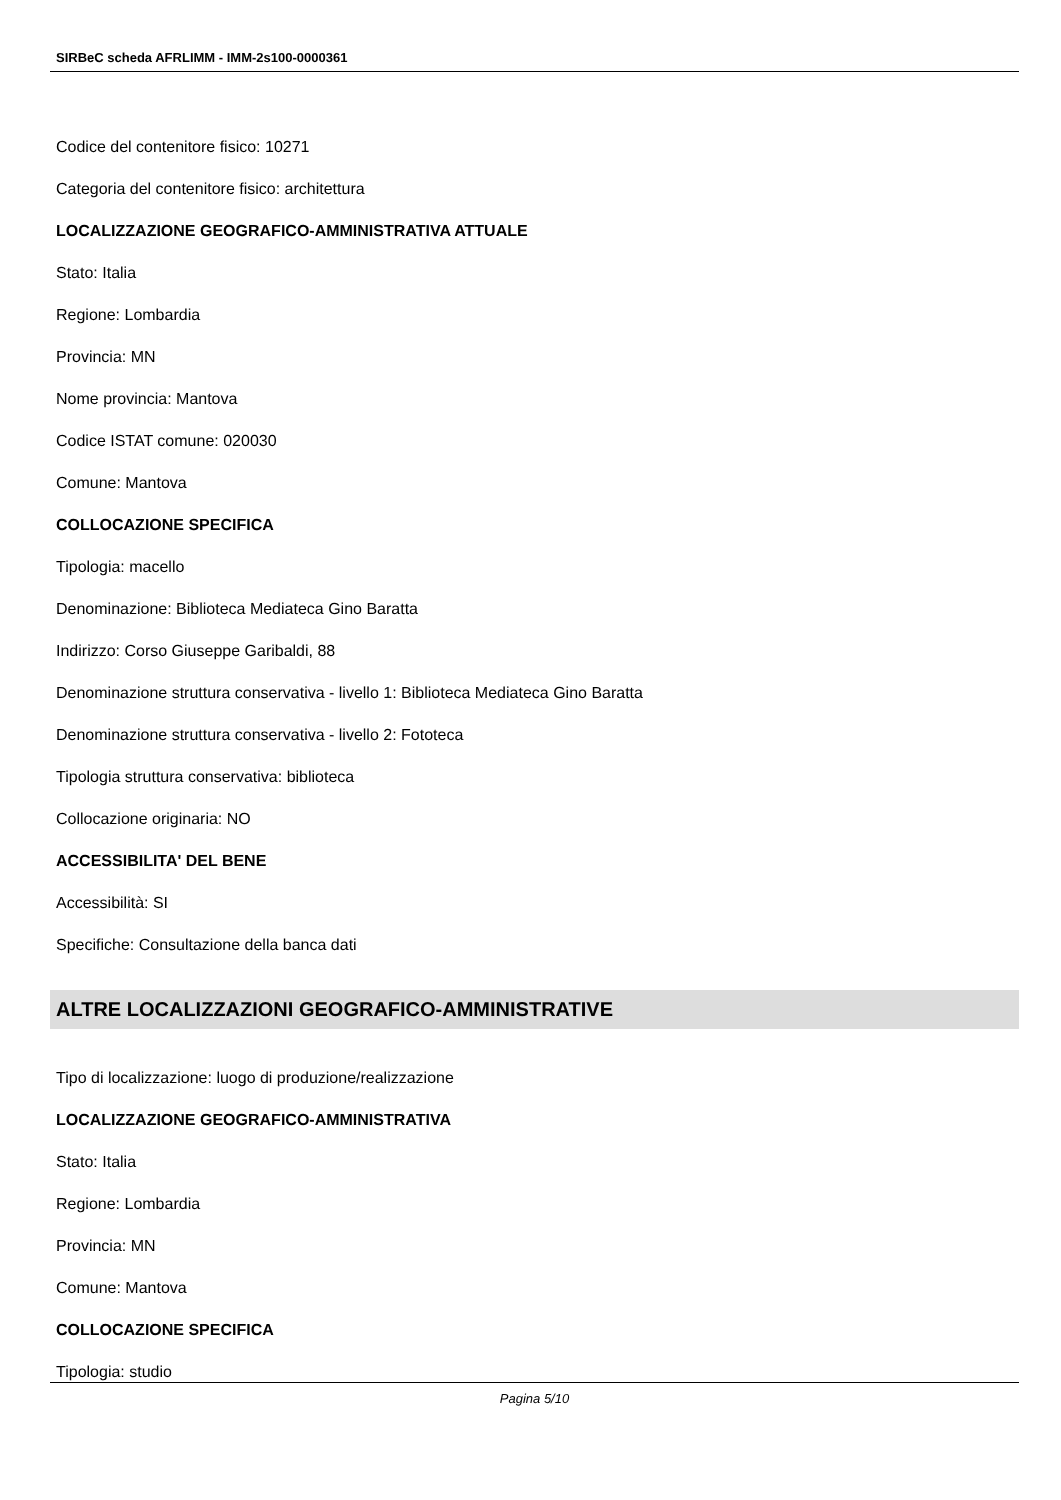SIRBeC scheda AFRLIMM - IMM-2s100-0000361
Codice del contenitore fisico: 10271
Categoria del contenitore fisico: architettura
LOCALIZZAZIONE GEOGRAFICO-AMMINISTRATIVA ATTUALE
Stato: Italia
Regione: Lombardia
Provincia: MN
Nome provincia: Mantova
Codice ISTAT comune: 020030
Comune: Mantova
COLLOCAZIONE SPECIFICA
Tipologia: macello
Denominazione: Biblioteca Mediateca Gino Baratta
Indirizzo: Corso Giuseppe Garibaldi, 88
Denominazione struttura conservativa - livello 1: Biblioteca Mediateca Gino Baratta
Denominazione struttura conservativa - livello 2: Fototeca
Tipologia struttura conservativa: biblioteca
Collocazione originaria: NO
ACCESSIBILITA' DEL BENE
Accessibilità: SI
Specifiche: Consultazione della banca dati
ALTRE LOCALIZZAZIONI GEOGRAFICO-AMMINISTRATIVE
Tipo di localizzazione: luogo di produzione/realizzazione
LOCALIZZAZIONE GEOGRAFICO-AMMINISTRATIVA
Stato: Italia
Regione: Lombardia
Provincia: MN
Comune: Mantova
COLLOCAZIONE SPECIFICA
Tipologia: studio
Pagina 5/10